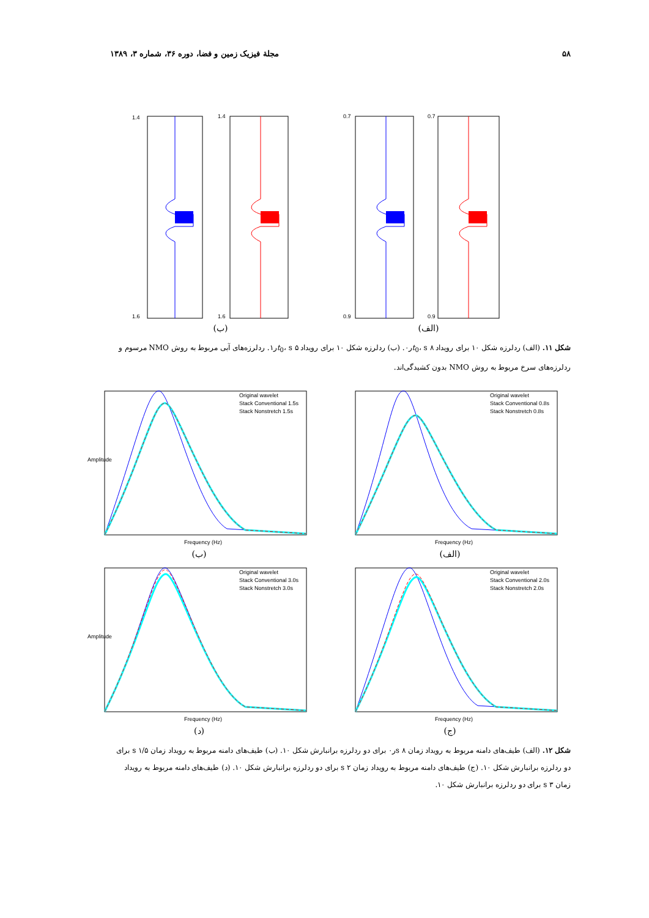۵۸ مجلة فيزيک زمين و فضا، دوره ۳۶، شماره ۳، ۱۳۸۹
1.4
1.6
1.4
1.6
(ب)
0.7
0.9
0.7
0.9
(الف)
شکل ۱۱. (الف) ردلرزه شکل ۱۰ برای رویداد t<sub>0</sub>، s ۸ر۰. (ب) ردلرزه شکل ۱۰ برای رویداد t<sub>0</sub>، s ۵ر۱. ردلرزه‌های آبی مربوط به روش NMO مرسوم و ردلرزه‌های سرخ مربوط به روش NMO بدون کشیدگی‌اند.
Original wavelet
Stack Conventional 1.5s
Stack Nonstretch 1.5s
Frequency (Hz)
Amplitude
(ب)
Original wavelet
Stack Conventional 0.8s
Stack Nonstretch 0.8s
Frequency (Hz)
(الف)
Original wavelet
Stack Conventional 3.0s
Stack Nonstretch 3.0s
Frequency (Hz)
Amplitude
(د)
Original wavelet
Stack Conventional 2.0s
Stack Nonstretch 2.0s
Frequency (Hz)
(ج)
شکل ۱۲. (الف) طیف‌های دامنه مربوط به رویداد زمان s ۸ر۰ برای دو ردلرزه برانبارش شکل ۱۰. (ب) طیف‌های دامنه مربوط به رویداد زمان s ۱/۵ برای دو ردلرزه برانبارش شکل ۱۰. (ج) طیف‌های دامنه مربوط به رویداد زمان s ۲ برای دو ردلرزه برانبارش شکل ۱۰. (د) طیف‌های دامنه مربوط به رویداد زمان s ۳ برای دو ردلرزه برانبارش شکل ۱۰.